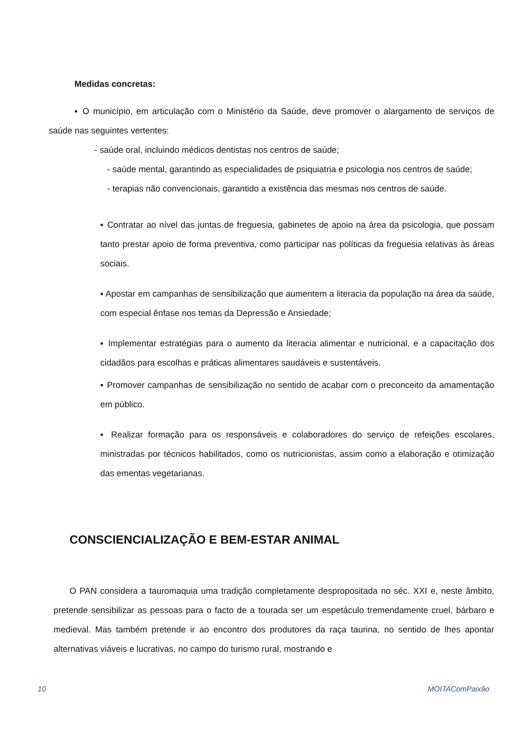Medidas concretas:
▪ O município, em articulação com o Ministério da Saúde, deve promover o alargamento de serviços de saúde nas seguintes vertentes:
- saúde oral, incluindo médicos dentistas nos centros de saúde;
- saúde mental, garantindo as especialidades de psiquiatria e psicologia nos centros de saúde;
- terapias não convencionais, garantido a existência das mesmas nos centros de saúde.
▪ Contratar ao nível das juntas de freguesia, gabinetes de apoio na área da psicologia, que possam tanto prestar apoio de forma preventiva, como participar nas políticas da freguesia relativas às áreas sociais.
▪ Apostar em campanhas de sensibilização que aumentem a literacia da população na área da saúde, com especial ênfase nos temas da Depressão e Ansiedade;
▪ Implementar estratégias para o aumento da literacia alimentar e nutricional, e a capacitação dos cidadãos para escolhas e práticas alimentares saudáveis e sustentáveis.
▪ Promover campanhas de sensibilização no sentido de acabar com o preconceito da amamentação em público.
▪ Realizar formação para os responsáveis e colaboradores do serviço de refeições escolares, ministradas por técnicos habilitados, como os nutricionistas, assim como a elaboração e otimização das ementas vegetarianas.
CONSCIENCIALIZAÇÃO E BEM-ESTAR ANIMAL
O PAN considera a tauromaquia uma tradição completamente despropositada no séc. XXI e, neste âmbito, pretende sensibilizar as pessoas para o facto de a tourada ser um espetáculo tremendamente cruel, bárbaro e medieval. Mas também pretende ir ao encontro dos produtores da raça taurina, no sentido de lhes apontar alternativas viáveis e lucrativas, no campo do turismo rural, mostrando e
10 MOITAComPaixão